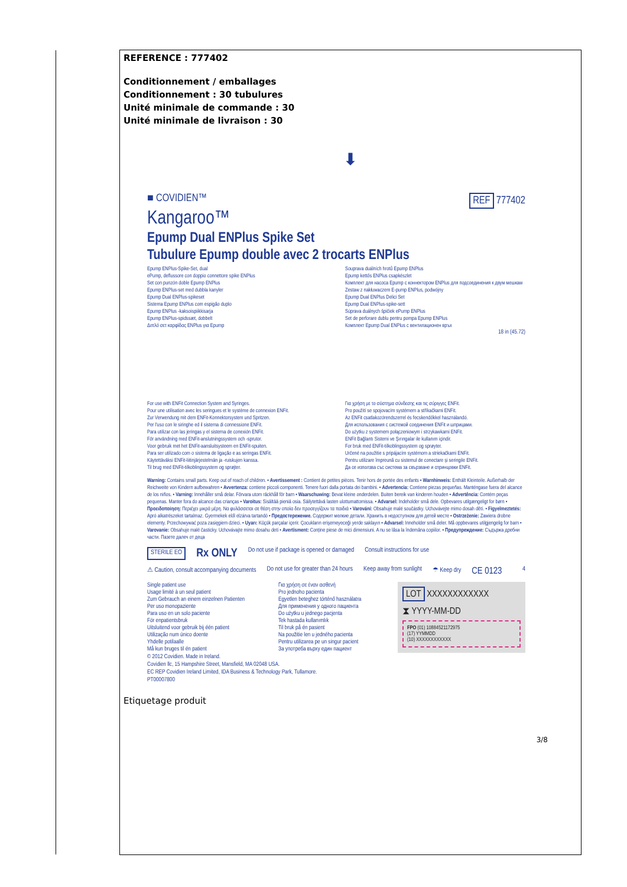REFERENCE : 777402
Conditionnement / emballages
Conditionnement : 30 tubulures
Unité minimale de commande : 30
Unité minimale de livraison : 30
⬇
■ COVIDIEN™ REF 777402
Kangaroo™
Epump Dual ENPlus Spike Set
Tubulure Epump double avec 2 trocarts ENPlus
Epump ENPlus-Spike-Set, dual
ePump, deflussore con doppio connettore spike ENPlus
Set con punzón doble Epump ENPlus
Epump ENPlus-set med dubbla kanyler
Epump Dual ENPlus-spikeset
Sistema Epump ENPlus com espigão duplo
Epump ENPlus -kaksoispiikkisarja
Epump ENPlus-spidssæt, dobbelt
Διπλό σετ καρφίδας ENPlus για Epump
Souprava duálních hrotů Epump ENPlus
Epump kettős ENPlus csapkészlet
Комплект для насоса Epump с коннектором ENPlus для подсоединения к двум мешкам
Zestaw z nakłuwaczem E-pump ENPlus, podwójny
Epump Dual ENPlus Delici Set
Epump Dual ENPlus-spike-sett
Súprava duálnych špičiek ePump ENPlus
Set de perforare dublu pentru pompa Epump ENPlus
Комплект Epump Dual ENPlus с вентилационен връх
18 in (45.72)
For use with ENFit Connection System and Syringes.
Pour une utilisation avec les seringues et le système de connexion ENFit.
Zur Verwendung mit dem ENFit-Konnektorsystem und Spritzen.
Per l'uso con le siringhe ed il sistema di connessione ENFit.
Para utilizar con las jeringas y el sistema de conexión ENFit.
För användning med ENFit-anslutningssystem och -sprutor.
Voor gebruik met het ENFit-aansluitsysteem en ENFit-spuiten.
Para ser utilizado com o sistema de ligação e as seringas ENFit.
Käytettäväksi ENFit-liitinjärjestelmän ja -ruiskujen kanssa.
Til brug med ENFit-tilkoblingssystem og sprøjter.
Για χρήση με το σύστημα σύνδεσης και τις σύριγγες ENFit.
Pro použití se spojovacím systémem a stříkačkami ENFit.
Az ENFit csatlakozórendszerrel és fecskendőkkel használandó.
Для использования с системой соединения ENFit и шприцами.
Do użytku z systemem połączeniowym i strzykawkami ENFit.
ENFit Bağlantı Sistemi ve Şırıngalar ile kullanım içindir.
For bruk med ENFit-tilkoblingssystem og sprøyter.
Určené na použitie s pripájacím systémom a striekačkami ENFit.
Pentru utilizare împreună cu sistemul de conectare și seringile ENFit.
Да се използва със система за свързване и спринцовки ENFit.
Warning: Contains small parts. Keep out of reach of children. • Avertissement : Contient de petites pièces. Tenir hors de portée des enfants • Warnhinweis: Enthält Kleinteile. Außerhalb der Reichweite von Kindern aufbewahren • Avvertenza: contiene piccoli componenti. Tenere fuori dalla portata dei bambini. • Advertencia: Contiene piezas pequeñas. Manténgase fuera del alcance de los niños. • Varning: Innehåller små delar. Förvara utom räckhåll för barn • Waarschuwing: Bevat kleine onderdelen. Buiten bereik van kinderen houden • Advertência: Contém peças pequenas. Manter fora do alcance das crianças • Varoitus: Sisältää pieniä osia. Säilytettävä lasten ulottumattomissa. • Advarsel: Indeholder små dele. Opbevares utilgængeligt for børn • Προειδοποίηση: Περιέχει μικρά μέρη. Να φυλάσσεται σε θέση στην οποία δεν προσεγγίζουν τα παιδιά • Varování: Obsahuje malé součástky. Uchovávejte mimo dosah dětí. • Figyelmeztetés: Apró alkatrészeket tartalmaz. Gyermekek elől elzárva tartandó • Предостережение. Содержит мелкие детали. Хранить в недоступном для детей месте • Ostrzeżenie: Zawiera drobne elementy. Przechowywać poza zasięgiem dzieci. • Uyarı: Küçük parçalar içerir. Çocukların erişemeyeceği yerde saklayın • Advarsel: Inneholder små deler. Må oppbevares utilgjengelig for barn • Varovanie: Obsahuje malé časticky. Uchovávajte mimo dosahu detí • Avertisment: Conține piese de mici dimensiuni. A nu se lăsa la îndemâna copiilor. • Предупреждение: Съдържа дребни части. Пазете далеч от деца
STERILE EO Rx ONLY Do not use if package is opened or damaged Consult instructions for use
⚠ Caution, consult accompanying documents Do not use for greater than 24 hours Keep away from sunlight ☂ Keep dry CE 0123 4
Single patient use
Usage limité à un seul patient
Zum Gebrauch an einem einzelnen Patienten
Per uso monopaziente
Para uso en un solo paciente
För enpatientsbruk
Uitsluitend voor gebruik bij één patient
Utilização num único doente
Yhdelle potilaalle
Må kun bruges til én patient
Για χρήση σε έναν ασθενή
Pro jednoho pacienta
Egyetlen beteghez történő használatra
Для применения у одного пациента
Do użytku u jednego pacjenta
Tek hastada kullanımlık
Til bruk på én pasient
Na použitie len u jedného pacienta
Pentru utilizarea pe un singur pacient
За употреба върху един пациент
LOT XXXXXXXXXXXX
⧗ YYYY-MM-DD
FPO (01) 10884521172975
(17) YYMMDD
(10) XXXXXXXXXXXX
© 2012 Covidien. Made in Ireland.
Covidien llc, 15 Hampshire Street, Mansfield, MA 02048 USA.
EC REP Covidien Ireland Limited, IDA Business & Technology Park, Tullamore.
PT00007800
Etiquetage produit
3/8